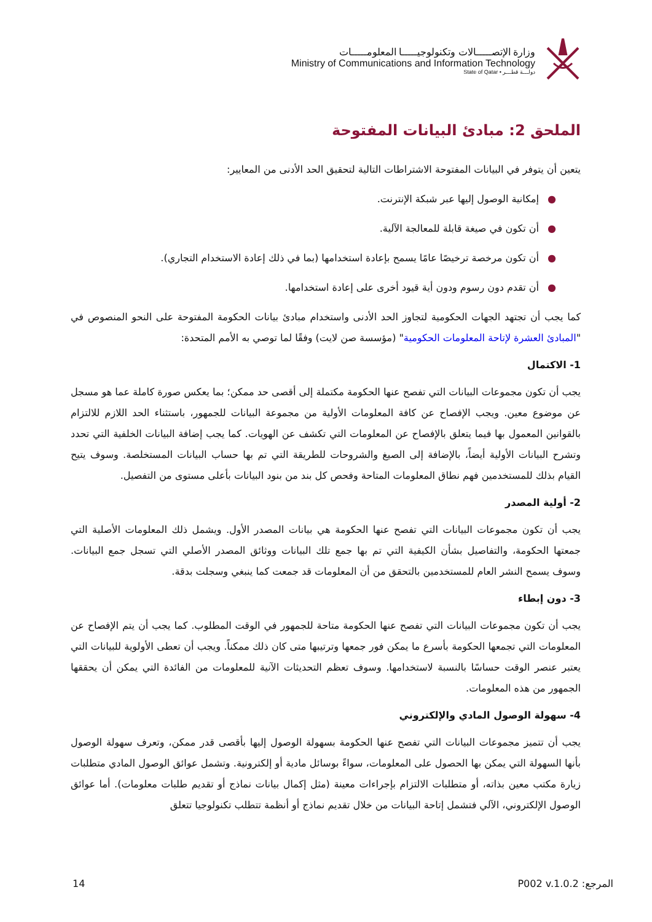وزارة الإتصـــــالات وتكنولوجيـــــا المعلومـــــات
Ministry of Communications and Information Technology
State of Qatar • دولـــة قطـــر
الملحق 2: مبادئ البيانات المفتوحة
يتعين أن يتوفر في البيانات المفتوحة الاشتراطات التالية لتحقيق الحد الأدنى من المعايير:
●إمكانية الوصول إليها عبر شبكة الإنترنت.
●أن تكون في صيغة قابلة للمعالجة الآلية.
●أن تكون مرخصة ترخيصًا عامًا يسمح بإعادة استخدامها (بما في ذلك إعادة الاستخدام التجاري).
●أن تقدم دون رسوم ودون أية قيود أخرى على إعادة استخدامها.
كما يجب أن تجتهد الجهات الحكومية لتجاوز الحد الأدنى واستخدام مبادئ بيانات الحكومة المفتوحة على النحو المنصوص في "المبادئ العشرة لإتاحة المعلومات الحكومية" (مؤسسة صن لايت) وفقًا لما توصي به الأمم المتحدة:
1- الاكتمال
يجب أن تكون مجموعات البيانات التي تفصح عنها الحكومة مكتملة إلى أقصى حد ممكن؛ بما يعكس صورة كاملة عما هو مسجل عن موضوع معين. ويجب الإفصاح عن كافة المعلومات الأولية من مجموعة البيانات للجمهور، باستثناء الحد اللازم للالتزام بالقوانين المعمول بها فيما يتعلق بالإفصاح عن المعلومات التي تكشف عن الهويات. كما يجب إضافة البيانات الخلفية التي تحدد وتشرح البيانات الأولية أيضاً، بالإضافة إلى الصيغ والشروحات للطريقة التي تم بها حساب البيانات المستخلصة. وسوف يتيح القيام بذلك للمستخدمين فهم نطاق المعلومات المتاحة وفحص كل بند من بنود البيانات بأعلى مستوى من التفصيل.
2- أولية المصدر
يجب أن تكون مجموعات البيانات التي تفصح عنها الحكومة هي بيانات المصدر الأول. ويشمل ذلك المعلومات الأصلية التي جمعتها الحكومة، والتفاصيل بشأن الكيفية التي تم بها جمع تلك البيانات ووثائق المصدر الأصلي التي تسجل جمع البيانات. وسوف يسمح النشر العام للمستخدمين بالتحقق من أن المعلومات قد جمعت كما ينبغي وسجلت بدقة.
3- دون إبطاء
يجب أن تكون مجموعات البيانات التي تفصح عنها الحكومة متاحة للجمهور في الوقت المطلوب. كما يجب أن يتم الإفصاح عن المعلومات التي تجمعها الحكومة بأسرع ما يمكن فور جمعها وترتيبها متى كان ذلك ممكناً. ويجب أن تعطى الأولوية للبيانات التي يعتبر عنصر الوقت حساسًا بالنسبة لاستخدامها. وسوف تعظم التحديثات الآنية للمعلومات من الفائدة التي يمكن أن يحققها الجمهور من هذه المعلومات.
4- سهولة الوصول المادي والإلكتروني
يجب أن تتميز مجموعات البيانات التي تفصح عنها الحكومة بسهولة الوصول إليها بأقصى قدر ممكن، وتعرف سهولة الوصول بأنها السهولة التي يمكن بها الحصول على المعلومات، سواءً بوسائل مادية أو إلكترونية. وتشمل عوائق الوصول المادي متطلبات زيارة مكتب معين بذاته، أو متطلبات الالتزام بإجراءات معينة (مثل إكمال بيانات نماذج أو تقديم طلبات معلومات). أما عوائق الوصول الإلكتروني، الآلي فتشمل إتاحة البيانات من خلال تقديم نماذج أو أنظمة تتطلب تكنولوجيا تتعلق
14 المرجع: P002 v.1.0.2